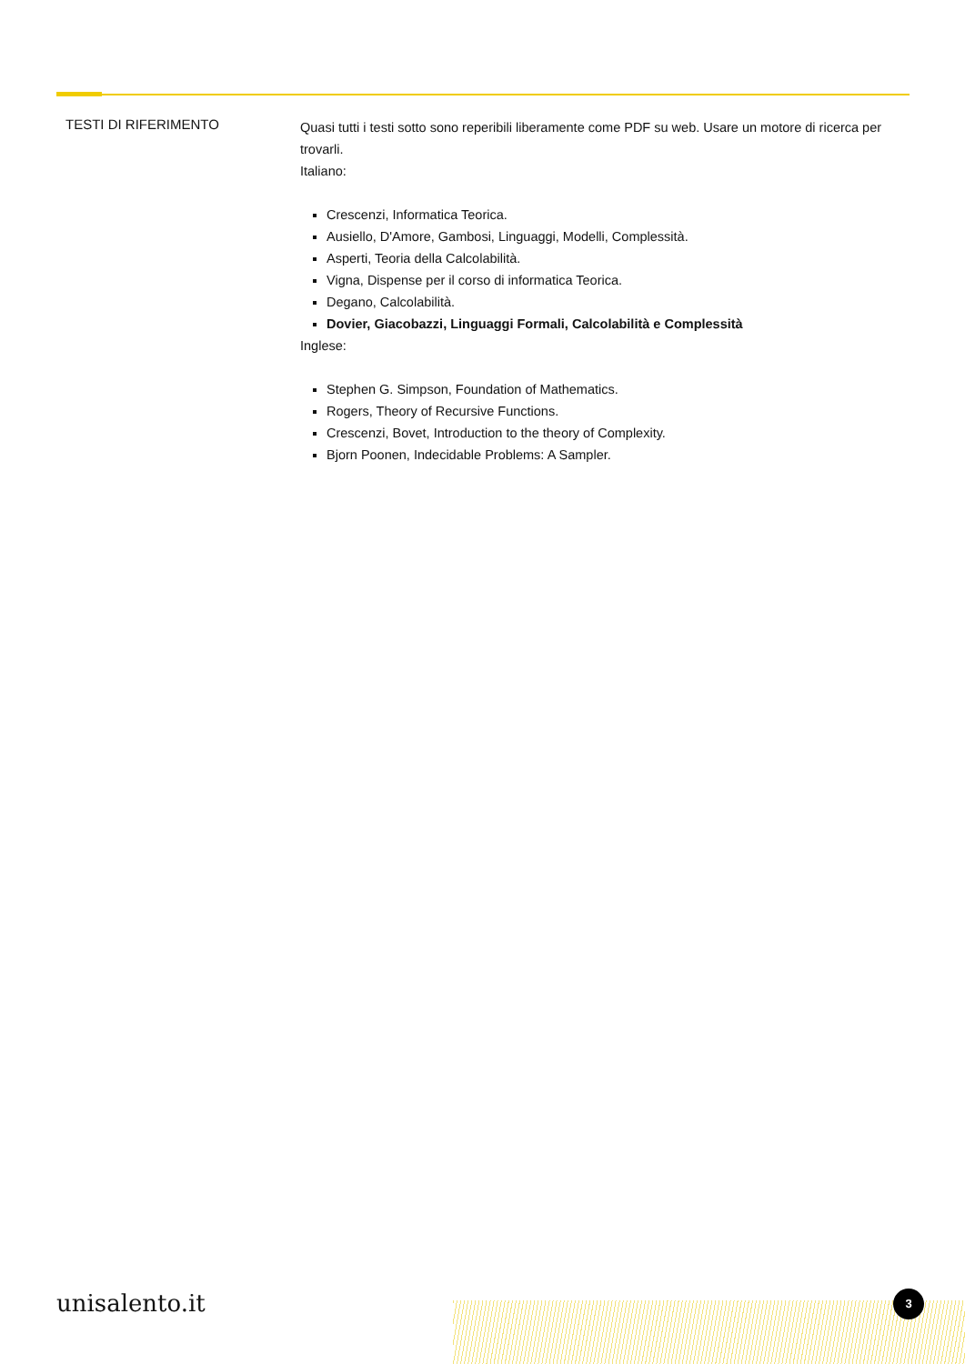TESTI DI RIFERIMENTO
Quasi tutti i testi sotto sono reperibili liberamente come PDF su web. Usare un motore di ricerca per trovarli.
Italiano:
Crescenzi, Informatica Teorica.
Ausiello, D'Amore, Gambosi, Linguaggi, Modelli, Complessità.
Asperti, Teoria della Calcolabilità.
Vigna, Dispense per il corso di informatica Teorica.
Degano, Calcolabilità.
Dovier, Giacobazzi, Linguaggi Formali, Calcolabilità e Complessità
Inglese:
Stephen G. Simpson, Foundation of Mathematics.
Rogers, Theory of Recursive Functions.
Crescenzi, Bovet, Introduction to the theory of Complexity.
Bjorn Poonen, Indecidable Problems: A Sampler.
unisalento.it 3